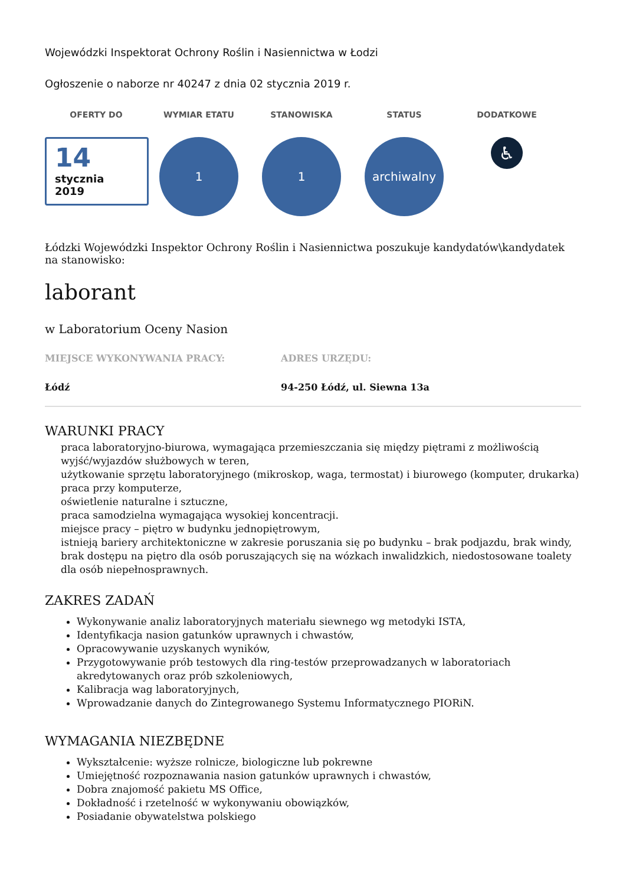Wojewódzki Inspektorat Ochrony Roślin i Nasiennictwa w Łodzi
Ogłoszenie o naborze nr 40247 z dnia 02 stycznia 2019 r.
OFERTY DO
14
stycznia
2019
WYMIAR ETATU
1
STANOWISKA
1
STATUS
archiwalny
DODATKOWE
♿
Łódzki Wojewódzki Inspektor Ochrony Roślin i Nasiennictwa poszukuje kandydatów\kandydatek na stanowisko:
laborant
w Laboratorium Oceny Nasion
MIEJSCE WYKONYWANIA PRACY:
Łódź
ADRES URZĘDU:
94-250 Łódź, ul. Siewna 13a
WARUNKI PRACY
praca laboratoryjno-biurowa, wymagająca przemieszczania się między piętrami z możliwością wyjść/wyjazdów służbowych w teren,
użytkowanie sprzętu laboratoryjnego (mikroskop, waga, termostat) i biurowego (komputer, drukarka)
praca przy komputerze,
oświetlenie naturalne i sztuczne,
praca samodzielna wymagająca wysokiej koncentracji.
miejsce pracy – piętro w budynku jednopiętrowym,
istnieją bariery architektoniczne w zakresie poruszania się po budynku – brak podjazdu, brak windy, brak dostępu na piętro dla osób poruszających się na wózkach inwalidzkich, niedostosowane toalety dla osób niepełnosprawnych.
ZAKRES ZADAŃ
Wykonywanie analiz laboratoryjnych materiału siewnego wg metodyki ISTA,
Identyfikacja nasion gatunków uprawnych i chwastów,
Opracowywanie uzyskanych wyników,
Przygotowywanie prób testowych dla ring-testów przeprowadzanych w laboratoriach akredytowanych oraz prób szkoleniowych,
Kalibracja wag laboratoryjnych,
Wprowadzanie danych do Zintegrowanego Systemu Informatycznego PIORiN.
WYMAGANIA NIEZBĘDNE
Wykształcenie: wyższe rolnicze, biologiczne lub pokrewne
Umiejętność rozpoznawania nasion gatunków uprawnych i chwastów,
Dobra znajomość pakietu MS Office,
Dokładność i rzetelność w wykonywaniu obowiązków,
Posiadanie obywatelstwa polskiego